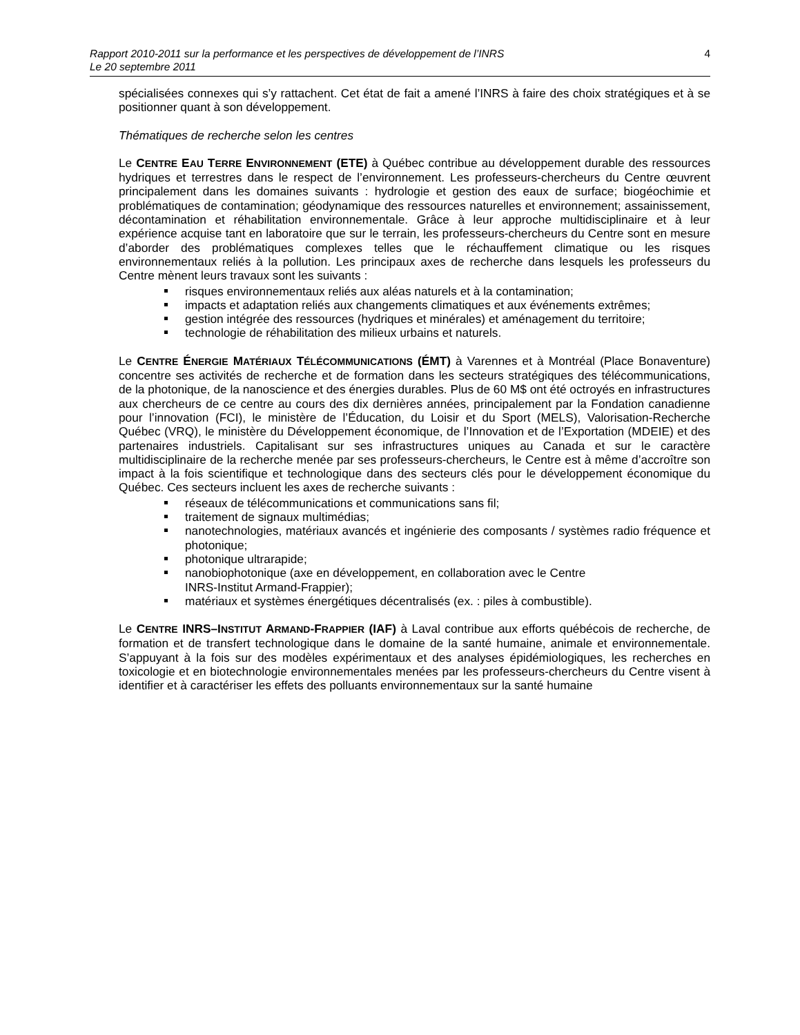Rapport 2010-2011 sur la performance et les perspectives de développement de l’INRS
Le 20 septembre 2011
4
spécialisées connexes qui s’y rattachent. Cet état de fait a amené l’INRS à faire des choix stratégiques et à se positionner quant à son développement.
Thématiques de recherche selon les centres
Le CENTRE EAU TERRE ENVIRONNEMENT (ETE) à Québec contribue au développement durable des ressources hydriques et terrestres dans le respect de l’environnement. Les professeurs-chercheurs du Centre œuvrent principalement dans les domaines suivants : hydrologie et gestion des eaux de surface; biogéochimie et problématiques de contamination; géodynamique des ressources naturelles et environnement; assainissement, décontamination et réhabilitation environnementale. Grâce à leur approche multidisciplinaire et à leur expérience acquise tant en laboratoire que sur le terrain, les professeurs-chercheurs du Centre sont en mesure d’aborder des problématiques complexes telles que le réchauffement climatique ou les risques environnementaux reliés à la pollution. Les principaux axes de recherche dans lesquels les professeurs du Centre mènent leurs travaux sont les suivants :
risques environnementaux reliés aux aléas naturels et à la contamination;
impacts et adaptation reliés aux changements climatiques et aux événements extrêmes;
gestion intégrée des ressources (hydriques et minérales) et aménagement du territoire;
technologie de réhabilitation des milieux urbains et naturels.
Le CENTRE ÉNERGIE MATÉRIAUX TÉLÉCOMMUNICATIONS (ÉMT) à Varennes et à Montréal (Place Bonaventure) concentre ses activités de recherche et de formation dans les secteurs stratégiques des télécommunications, de la photonique, de la nanoscience et des énergies durables. Plus de 60 M$ ont été octroyés en infrastructures aux chercheurs de ce centre au cours des dix dernières années, principalement par la Fondation canadienne pour l’innovation (FCI), le ministère de l’Éducation, du Loisir et du Sport (MELS), Valorisation-Recherche Québec (VRQ), le ministère du Développement économique, de l’Innovation et de l’Exportation (MDEIE) et des partenaires industriels. Capitalisant sur ses infrastructures uniques au Canada et sur le caractère multidisciplinaire de la recherche menée par ses professeurs-chercheurs, le Centre est à même d’accroître son impact à la fois scientifique et technologique dans des secteurs clés pour le développement économique du Québec. Ces secteurs incluent les axes de recherche suivants :
réseaux de télécommunications et communications sans fil;
traitement de signaux multimédias;
nanotechnologies, matériaux avancés et ingénierie des composants / systèmes radio fréquence et photonique;
photonique ultrarapide;
nanobiophotonique (axe en développement, en collaboration avec le Centre
INRS-Institut Armand-Frappier);
matériaux et systèmes énergétiques décentralisés (ex. : piles à combustible).
Le CENTRE INRS–INSTITUT ARMAND-FRAPPIER (IAF) à Laval contribue aux efforts québécois de recherche, de formation et de transfert technologique dans le domaine de la santé humaine, animale et environnementale. S’appuyant à la fois sur des modèles expérimentaux et des analyses épidémiologiques, les recherches en toxicologie et en biotechnologie environnementales menées par les professeurs-chercheurs du Centre visent à identifier et à caractériser les effets des polluants environnementaux sur la santé humaine